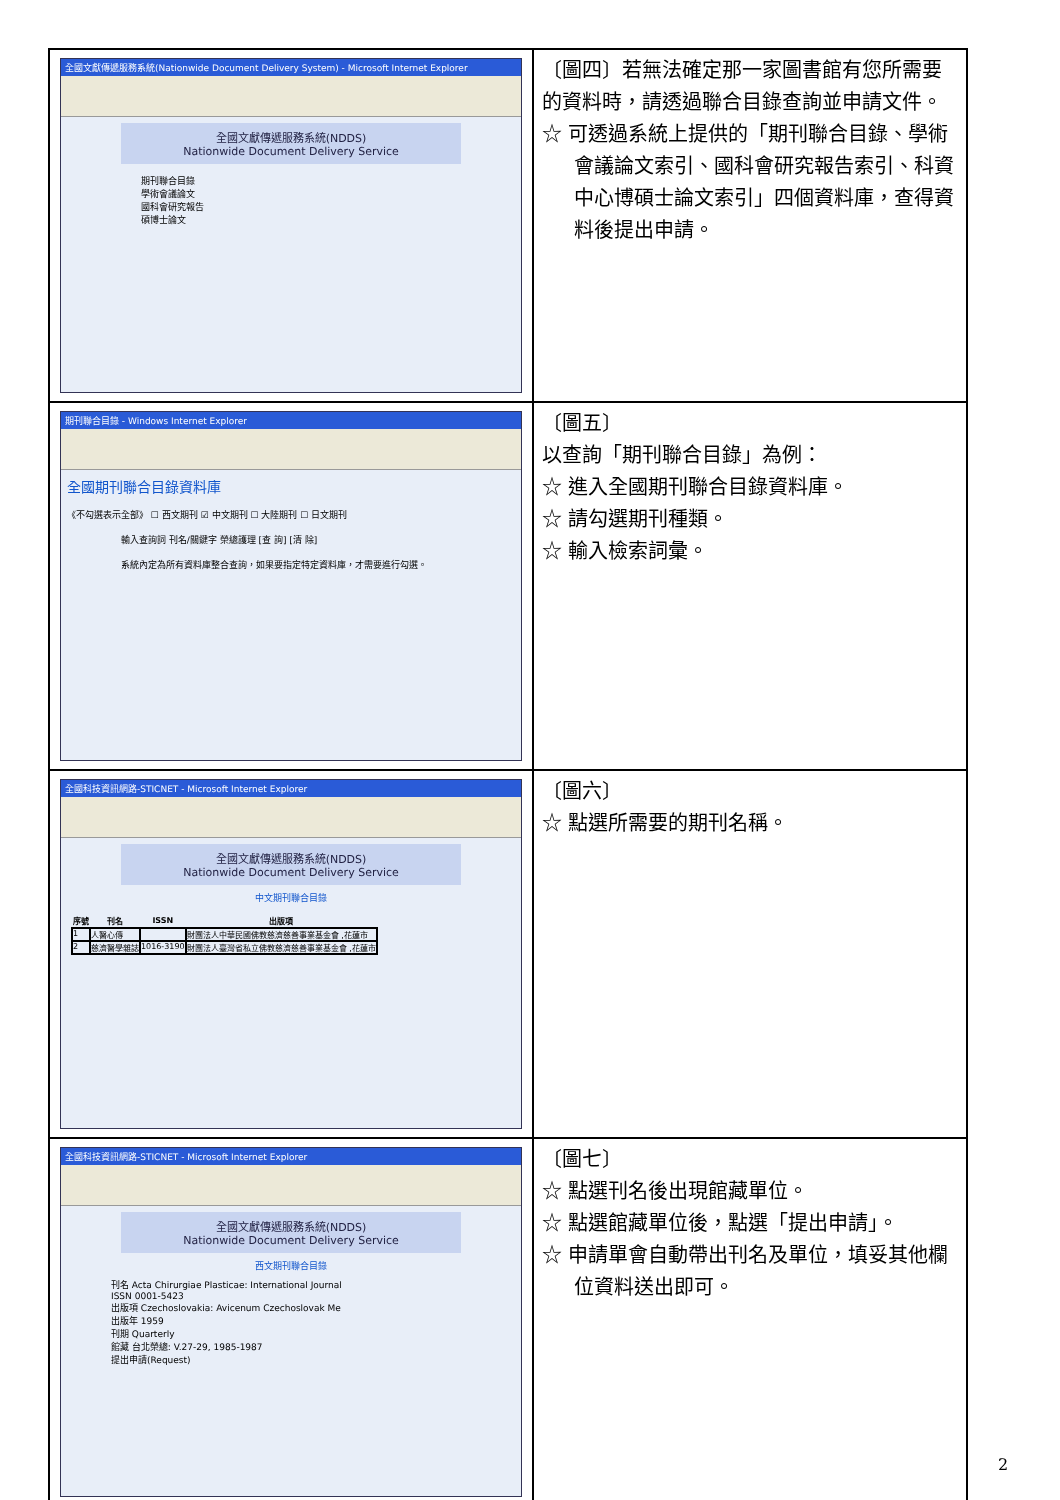| 全國文獻傳遞服務系統(Nationwide Document Delivery System) - Microsoft Internet Explorer 全國文獻傳遞服務系統(NDDS) Nationwide Document Delivery Service 期刊聯合目錄 學術會議論文 國科會研究報告 碩博士論文 | 〔圖四〕若無法確定那一家圖書館有您所需要的資料時，請透過聯合目錄查詢並申請文件。 ☆ 可透過系統上提供的「期刊聯合目錄、學術會議論文索引、國科會研究報告索引、科資中心博碩士論文索引」四個資料庫，查得資料後提出申請。 |
| 期刊聯合目錄 - Windows Internet Explorer 全國期刊聯合目錄資料庫 《不勾選表示全部》 ☐ 西文期刊 ☑ 中文期刊 ☐ 大陸期刊 ☐ 日文期刊 輸入查詢詞 刊名/關鍵字 榮總護理 [查 詢] [清 除] 系統內定為所有資料庫整合查詢，如果要指定特定資料庫，才需要進行勾選。 | 〔圖五〕 以查詢「期刊聯合目錄」為例： ☆ 進入全國期刊聯合目錄資料庫。 ☆ 請勾選期刊種類。 ☆ 輸入檢索詞彙。 |
| 全國科技資訊網路-STICNET - Microsoft Internet Explorer 全國文獻傳遞服務系統(NDDS) Nationwide Document Delivery Service 中文期刊聯合目錄 / 序號 / 刊名 / ISSN / 出版項 / / --- / --- / --- / --- / / 1 / 人醫心傳 / / 財團法人中華民國佛教慈濟慈善事業基金會 ,花蓮市 / / 2 / 慈濟醫學雜誌 / 1016-3190 / 財團法人臺灣省私立佛教慈濟慈善事業基金會 ,花蓮市 / | 〔圖六〕 ☆ 點選所需要的期刊名稱。 |
| 全國科技資訊網路-STICNET - Microsoft Internet Explorer 全國文獻傳遞服務系統(NDDS) Nationwide Document Delivery Service 西文期刊聯合目錄 刊名 Acta Chirurgiae Plasticae: International Journal ISSN 0001-5423 出版項 Czechoslovakia: Avicenum Czechoslovak Me 出版年 1959 刊期 Quarterly 館藏 台北榮總: V.27-29, 1985-1987 提出申請(Request) | 〔圖七〕 ☆ 點選刊名後出現館藏單位。 ☆ 點選館藏單位後，點選「提出申請」。 ☆ 申請單會自動帶出刊名及單位，填妥其他欄位資料送出即可。 |
2